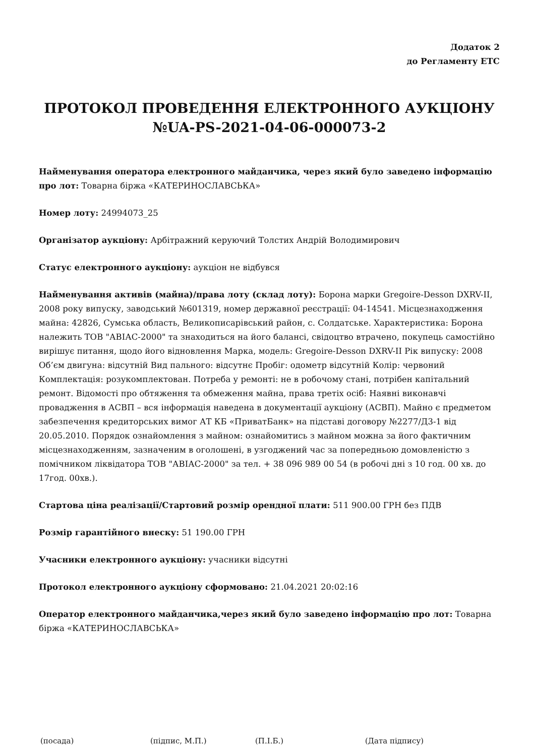Додаток 2
до Регламенту ЕТС
ПРОТОКОЛ ПРОВЕДЕННЯ ЕЛЕКТРОННОГО АУКЦІОНУ
№UA-PS-2021-04-06-000073-2
Найменування оператора електронного майданчика, через який було заведено інформацію про лот: Товарна біржа «КАТЕРИНОСЛАВСЬКА»
Номер лоту: 24994073_25
Організатор аукціону: Арбітражний керуючий Толстих Андрій Володимирович
Статус електронного аукціону: аукціон не відбувся
Найменування активів (майна)/права лоту (склад лоту): Борона марки Gregoire-Desson DXRV-II, 2008 року випуску, заводський №601319, номер державної реєстрації: 04-14541. Місцезнаходження майна: 42826, Сумська область, Великописарівський район, с. Солдатське. Характеристика: Борона належить ТОВ "АВІАС-2000" та знаходиться на його балансі, свідоцтво втрачено, покупець самостійно вирішує питання, щодо його відновлення Марка, модель: Gregoire-Desson DXRV-II Рік випуску: 2008 Об’єм двигуна: відсутній Вид пального: відсутнє Пробіг: одометр відсутній Колір: червоний Комплектація: розукомплектован. Потреба у ремонті: не в робочому стані, потрібен капітальний ремонт. Відомості про обтяження та обмеження майна, права третіх осіб: Наявні виконавчі провадження в АСВП – вся інформація наведена в документації аукціону (АСВП). Майно є предметом забезпечення кредиторських вимог АТ КБ «ПриватБанк» на підставі договору №2277/Д3-1 від 20.05.2010. Порядок ознайомлення з майном: ознайомитись з майном можна за його фактичним місцезнаходженням, зазначеним в оголошені, в узгоджений час за попередньою домовленістю з помічником ліквідатора ТОВ "АВІАС-2000" за тел. + 38 096 989 00 54 (в робочі дні з 10 год. 00 хв. до 17год. 00хв.).
Стартова ціна реалізації/Стартовий розмір орендної плати: 511 900.00 ГРН без ПДВ
Розмір гарантійного внеску: 51 190.00 ГРН
Учасники електронного аукціону: учасники відсутні
Протокол електронного аукціону сформовано: 21.04.2021 20:02:16
Оператор електронного майданчика,через який було заведено інформацію про лот: Товарна біржа «КАТЕРИНОСЛАВСЬКА»
(посада) (підпис, М.П.) (П.І.Б.) (Дата підпису)